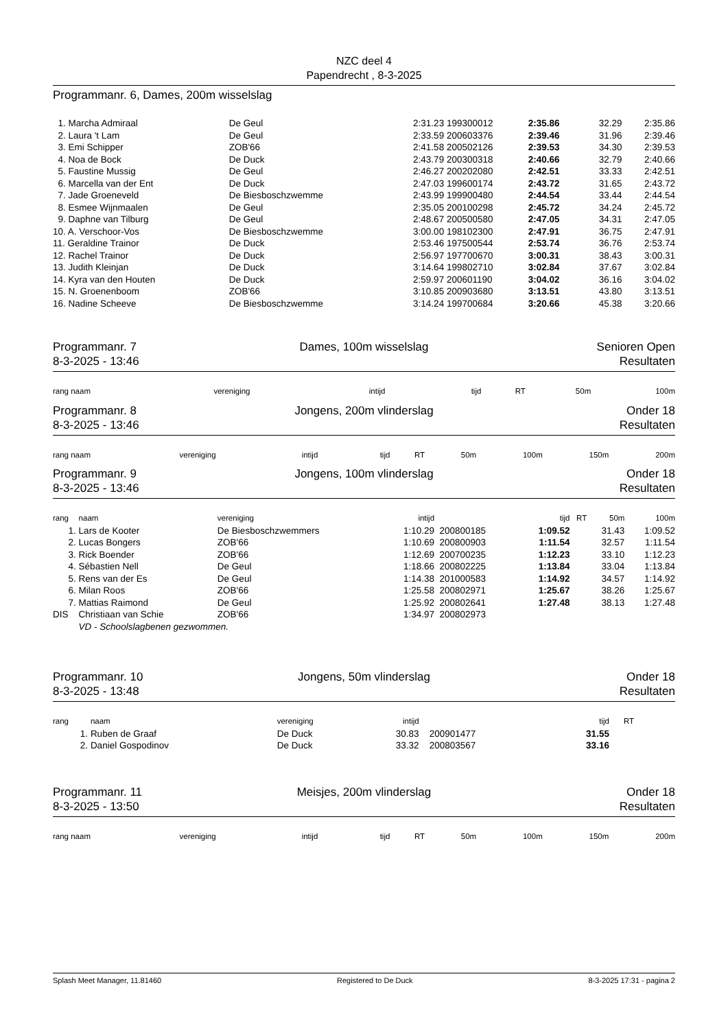NZC deel 4
Papendrecht , 8-3-2025
Programmanr. 6, Dames, 200m wisselslag
| 1. Marcha Admiraal | De Geul | 2:31.23 | 199300012 | 2:35.86 | 32.29 | 2:35.86 |
| 2. Laura 't Lam | De Geul | 2:33.59 | 200603376 | 2:39.46 | 31.96 | 2:39.46 |
| 3. Emi Schipper | ZOB'66 | 2:41.58 | 200502126 | 2:39.53 | 34.30 | 2:39.53 |
| 4. Noa de Bock | De Duck | 2:43.79 | 200300318 | 2:40.66 | 32.79 | 2:40.66 |
| 5. Faustine Mussig | De Geul | 2:46.27 | 200202080 | 2:42.51 | 33.33 | 2:42.51 |
| 6. Marcella van der Ent | De Duck | 2:47.03 | 199600174 | 2:43.72 | 31.65 | 2:43.72 |
| 7. Jade Groeneveld | De Biesboschzwemme | 2:43.99 | 199900480 | 2:44.54 | 33.44 | 2:44.54 |
| 8. Esmee Wijnmaalen | De Geul | 2:35.05 | 200100298 | 2:45.72 | 34.24 | 2:45.72 |
| 9. Daphne van Tilburg | De Geul | 2:48.67 | 200500580 | 2:47.05 | 34.31 | 2:47.05 |
| 10. A. Verschoor-Vos | De Biesboschzwemme | 3:00.00 | 198102300 | 2:47.91 | 36.75 | 2:47.91 |
| 11. Geraldine Trainor | De Duck | 2:53.46 | 197500544 | 2:53.74 | 36.76 | 2:53.74 |
| 12. Rachel Trainor | De Duck | 2:56.97 | 197700670 | 3:00.31 | 38.43 | 3:00.31 |
| 13. Judith Kleinjan | De Duck | 3:14.64 | 199802710 | 3:02.84 | 37.67 | 3:02.84 |
| 14. Kyra van den Houten | De Duck | 2:59.97 | 200601190 | 3:04.02 | 36.16 | 3:04.02 |
| 15. N. Groenenboom | ZOB'66 | 3:10.85 | 200903680 | 3:13.51 | 43.80 | 3:13.51 |
| 16. Nadine Scheeve | De Biesboschzwemme | 3:14.24 | 199700684 | 3:20.66 | 45.38 | 3:20.66 |
Programmanr. 7
8-3-2025 - 13:46
Dames, 100m wisselslag Senioren Open
Resultaten
| rang naam | vereniging | intijd | tijd | RT | 50m | 100m |
| --- | --- | --- | --- | --- | --- | --- |
Programmanr. 8
8-3-2025 - 13:46
Jongens, 200m vlinderslag Onder 18
Resultaten
| rang naam | vereniging | intijd | tijd | RT | 50m | 100m | 150m | 200m |
| --- | --- | --- | --- | --- | --- | --- | --- | --- |
Programmanr. 9
8-3-2025 - 13:46
Jongens, 100m vlinderslag Onder 18
Resultaten
| rang | naam | vereniging | intijd | | tijd | RT | 50m | 100m |
| --- | --- | --- | --- | --- | --- | --- | --- | --- |
| 1. | Lars de Kooter | De Biesboschzwemmers | 1:10.29 | 200800185 | 1:09.52 | | 31.43 | 1:09.52 |
| 2. | Lucas Bongers | ZOB'66 | 1:10.69 | 200800903 | 1:11.54 | | 32.57 | 1:11.54 |
| 3. | Rick Boender | ZOB'66 | 1:12.69 | 200700235 | 1:12.23 | | 33.10 | 1:12.23 |
| 4. | Sébastien Nell | De Geul | 1:18.66 | 200802225 | 1:13.84 | | 33.04 | 1:13.84 |
| 5. | Rens van der Es | De Geul | 1:14.38 | 201000583 | 1:14.92 | | 34.57 | 1:14.92 |
| 6. | Milan Roos | ZOB'66 | 1:25.58 | 200802971 | 1:25.67 | | 38.26 | 1:25.67 |
| 7. | Mattias Raimond | De Geul | 1:25.92 | 200802641 | 1:27.48 | | 38.13 | 1:27.48 |
| DIS | Christiaan van Schie | ZOB'66 | 1:34.97 | 200802973 | | | | |
| | VD - Schoolslagbenen gezwommen. | | | | | | | |
Programmanr. 10
8-3-2025 - 13:48
Jongens, 50m vlinderslag Onder 18
Resultaten
| rang | naam | vereniging | intijd | | tijd | RT | |
| --- | --- | --- | --- | --- | --- | --- | --- |
| 1. | Ruben de Graaf | De Duck | 30.83 | 200901477 | 31.55 | | |
| 2. | Daniel Gospodinov | De Duck | 33.32 | 200803567 | 33.16 | | |
Programmanr. 11
8-3-2025 - 13:50
Meisjes, 200m vlinderslag Onder 18
Resultaten
| rang naam | vereniging | intijd | tijd | RT | 50m | 100m | 150m | 200m |
| --- | --- | --- | --- | --- | --- | --- | --- | --- |
Splash Meet Manager, 11.81460 Registered to De Duck 8-3-2025 17:31 - pagina 2